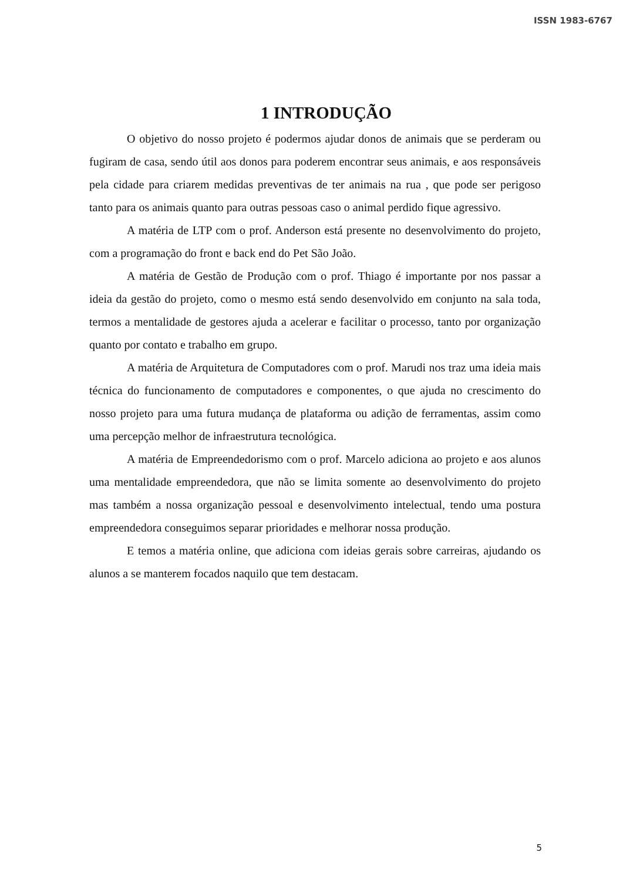ISSN 1983-6767
1 INTRODUÇÃO
O objetivo do nosso projeto é podermos ajudar donos de animais que se perderam ou fugiram de casa, sendo útil aos donos para poderem encontrar seus animais, e aos responsáveis pela cidade para criarem medidas preventivas de ter animais na rua , que pode ser perigoso tanto para os animais quanto para outras pessoas caso o animal perdido fique agressivo.
A matéria de LTP com o prof. Anderson está presente no desenvolvimento do projeto, com a programação do front e back end do Pet São João.
A matéria de Gestão de Produção com o prof. Thiago é importante por nos passar a ideia da gestão do projeto, como o mesmo está sendo desenvolvido em conjunto na sala toda, termos a mentalidade de gestores ajuda a acelerar e facilitar o processo, tanto por organização quanto por contato e trabalho em grupo.
A matéria de Arquitetura de Computadores com o prof. Marudi nos traz uma ideia mais técnica do funcionamento de computadores e componentes, o que ajuda no crescimento do nosso projeto para uma futura mudança de plataforma ou adição de ferramentas, assim como uma percepção melhor de infraestrutura tecnológica.
A matéria de Empreendedorismo com o prof. Marcelo adiciona ao projeto e aos alunos uma mentalidade empreendedora, que não se limita somente ao desenvolvimento do projeto mas também a nossa organização pessoal e desenvolvimento intelectual, tendo uma postura empreendedora conseguimos separar prioridades e melhorar nossa produção.
E temos a matéria online, que adiciona com ideias gerais sobre carreiras, ajudando os alunos a se manterem focados naquilo que tem destacam.
5